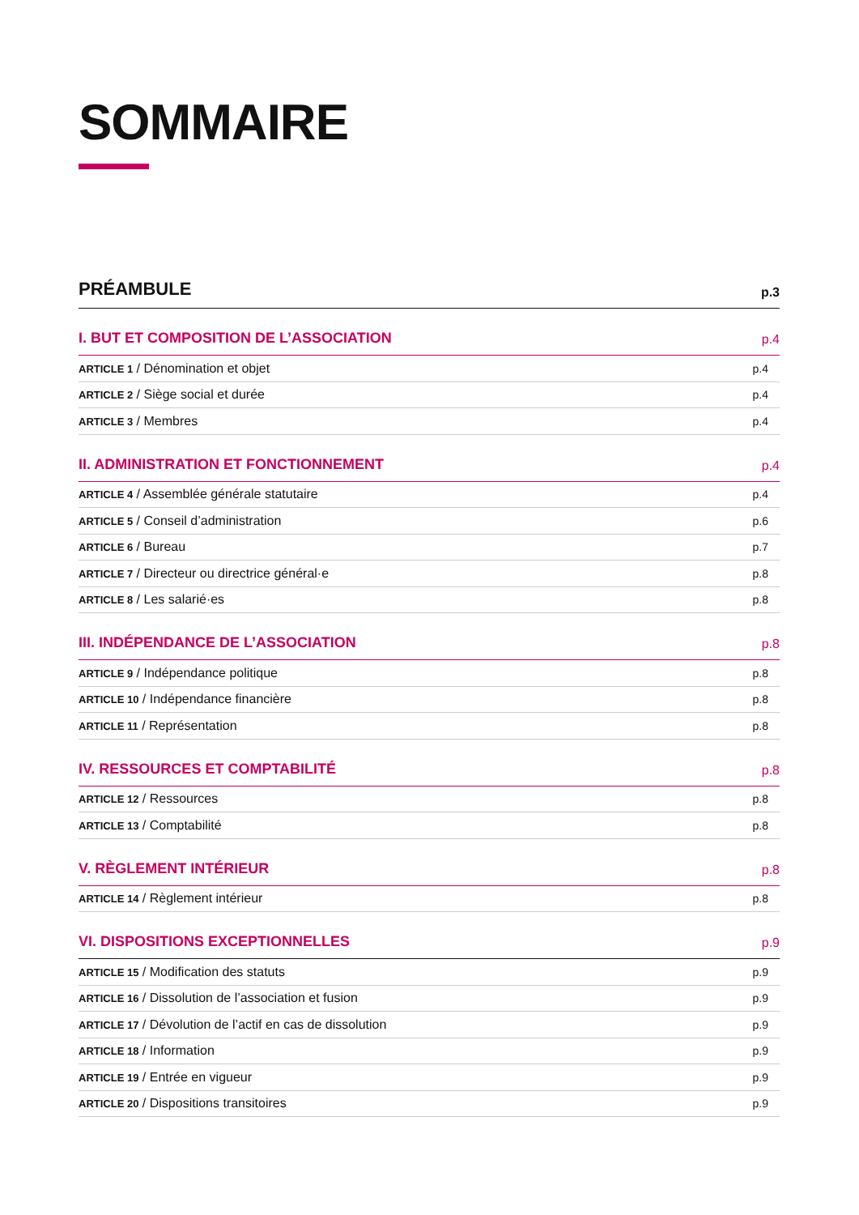SOMMAIRE
PRÉAMBULE p.3
I. BUT ET COMPOSITION DE L’ASSOCIATION p.4
ARTICLE 1 / Dénomination et objet p.4
ARTICLE 2 / Siège social et durée p.4
ARTICLE 3 / Membres p.4
II. ADMINISTRATION ET FONCTIONNEMENT p.4
ARTICLE 4 / Assemblée générale statutaire p.4
ARTICLE 5 / Conseil d’administration p.6
ARTICLE 6 / Bureau p.7
ARTICLE 7 / Directeur ou directrice général·e p.8
ARTICLE 8 / Les salarié·es p.8
III. INDÉPENDANCE DE L’ASSOCIATION p.8
ARTICLE 9 / Indépendance politique p.8
ARTICLE 10 / Indépendance financière p.8
ARTICLE 11 / Représentation p.8
IV. RESSOURCES ET COMPTABILITÉ p.8
ARTICLE 12 / Ressources p.8
ARTICLE 13 / Comptabilité p.8
V. RÈGLEMENT INTÉRIEUR p.8
ARTICLE 14 / Règlement intérieur p.8
VI. DISPOSITIONS EXCEPTIONNELLES p.9
ARTICLE 15 / Modification des statuts p.9
ARTICLE 16 / Dissolution de l’association et fusion p.9
ARTICLE 17 / Dévolution de l’actif en cas de dissolution p.9
ARTICLE 18 / Information p.9
ARTICLE 19 / Entrée en vigueur p.9
ARTICLE 20 / Dispositions transitoires p.9